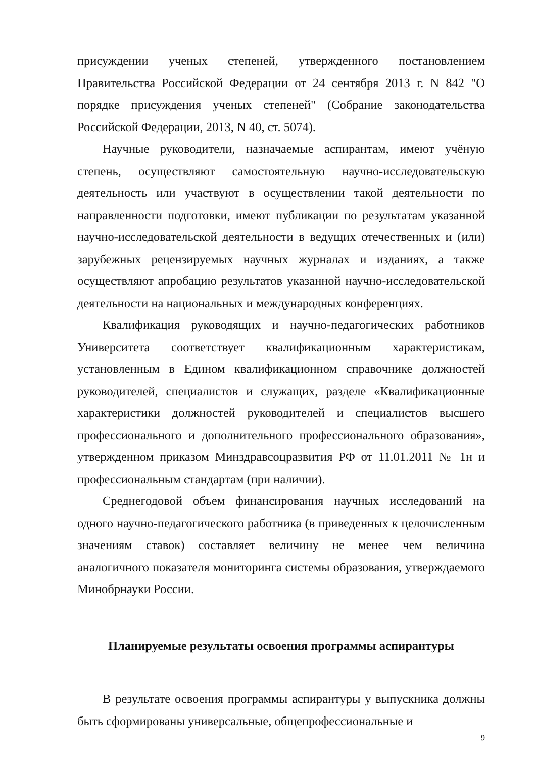присуждении ученых степеней, утвержденного постановлением Правительства Российской Федерации от 24 сентября 2013 г. N 842 "О порядке присуждения ученых степеней" (Собрание законодательства Российской Федерации, 2013, N 40, ст. 5074).
Научные руководители, назначаемые аспирантам, имеют учёную степень, осуществляют самостоятельную научно-исследовательскую деятельность или участвуют в осуществлении такой деятельности по направленности подготовки, имеют публикации по результатам указанной научно-исследовательской деятельности в ведущих отечественных и (или) зарубежных рецензируемых научных журналах и изданиях, а также осуществляют апробацию результатов указанной научно-исследовательской деятельности на национальных и международных конференциях.
Квалификация руководящих и научно-педагогических работников Университета соответствует квалификационным характеристикам, установленным в Едином квалификационном справочнике должностей руководителей, специалистов и служащих, разделе «Квалификационные характеристики должностей руководителей и специалистов высшего профессионального и дополнительного профессионального образования», утвержденном приказом Минздравсоцразвития РФ от 11.01.2011 № 1н и профессиональным стандартам (при наличии).
Среднегодовой объем финансирования научных исследований на одного научно-педагогического работника (в приведенных к целочисленным значениям ставок) составляет величину не менее чем величина аналогичного показателя мониторинга системы образования, утверждаемого Минобрнауки России.
Планируемые результаты освоения программы аспирантуры
В результате освоения программы аспирантуры у выпускника должны быть сформированы универсальные, общепрофессиональные и
9